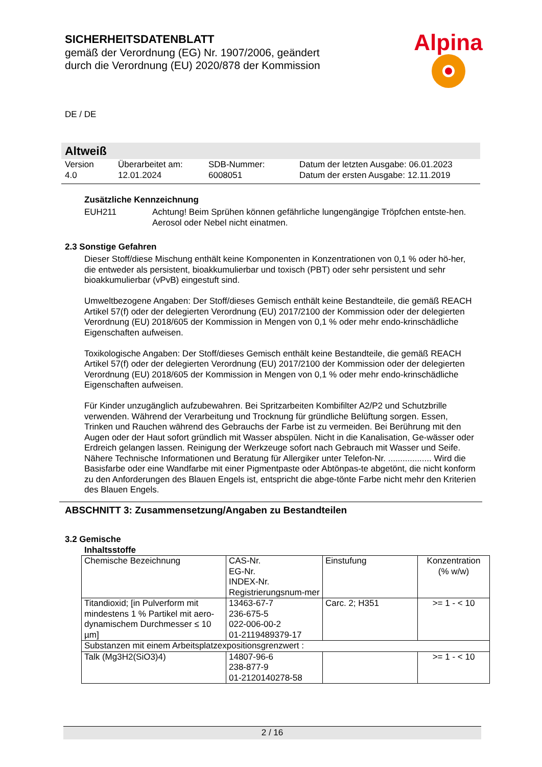SICHERHEITSDATENBLATT
gemäß der Verordnung (EG) Nr. 1907/2006, geändert
durch die Verordnung (EU) 2020/878 der Kommission
Alpina
DE / DE
Altweiß
Version
4.0
Überarbeitet am:
12.01.2024
SDB-Nummer:
6008051
Datum der letzten Ausgabe: 06.01.2023
Datum der ersten Ausgabe: 12.11.2019
Zusätzliche Kennzeichnung
EUH211 Achtung! Beim Sprühen können gefährliche lungengängige Tröpfchen entste-hen. Aerosol oder Nebel nicht einatmen.
2.3 Sonstige Gefahren
Dieser Stoff/diese Mischung enthält keine Komponenten in Konzentrationen von 0,1 % oder hö-her, die entweder als persistent, bioakkumulierbar und toxisch (PBT) oder sehr persistent und sehr bioakkumulierbar (vPvB) eingestuft sind.
Umweltbezogene Angaben: Der Stoff/dieses Gemisch enthält keine Bestandteile, die gemäß REACH Artikel 57(f) oder der delegierten Verordnung (EU) 2017/2100 der Kommission oder der delegierten Verordnung (EU) 2018/605 der Kommission in Mengen von 0,1 % oder mehr endo-krinschädliche Eigenschaften aufweisen.
Toxikologische Angaben: Der Stoff/dieses Gemisch enthält keine Bestandteile, die gemäß REACH Artikel 57(f) oder der delegierten Verordnung (EU) 2017/2100 der Kommission oder der delegierten Verordnung (EU) 2018/605 der Kommission in Mengen von 0,1 % oder mehr endo-krinschädliche Eigenschaften aufweisen.
Für Kinder unzugänglich aufzubewahren. Bei Spritzarbeiten Kombifilter A2/P2 und Schutzbrille verwenden. Während der Verarbeitung und Trocknung für gründliche Belüftung sorgen. Essen, Trinken und Rauchen während des Gebrauchs der Farbe ist zu vermeiden. Bei Berührung mit den Augen oder der Haut sofort gründlich mit Wasser abspülen. Nicht in die Kanalisation, Ge-wässer oder Erdreich gelangen lassen. Reinigung der Werkzeuge sofort nach Gebrauch mit Wasser und Seife. Nähere Technische Informationen und Beratung für Allergiker unter Telefon-Nr. .................. Wird die Basisfarbe oder eine Wandfarbe mit einer Pigmentpaste oder Abtönpas-te abgetönt, die nicht konform zu den Anforderungen des Blauen Engels ist, entspricht die abge-tönte Farbe nicht mehr den Kriterien des Blauen Engels.
ABSCHNITT 3: Zusammensetzung/Angaben zu Bestandteilen
3.2 Gemische
Inhaltsstoffe
| Chemische Bezeichnung | CAS-Nr. EG-Nr. INDEX-Nr. Registrierungsnum-mer | Einstufung | Konzentration (% w/w) |
| Titandioxid; [in Pulverform mit mindestens 1 % Partikel mit aero-dynamischem Durchmesser ≤ 10 µm] | 13463-67-7 236-675-5 022-006-00-2 01-2119489379-17 | Carc. 2; H351 | >= 1 - < 10 |
| Substanzen mit einem Arbeitsplatzexpositionsgrenzwert : | | | |
| Talk (Mg3H2(SiO3)4) | 14807-96-6 238-877-9 01-2120140278-58 | | >= 1 - < 10 |
2 / 16